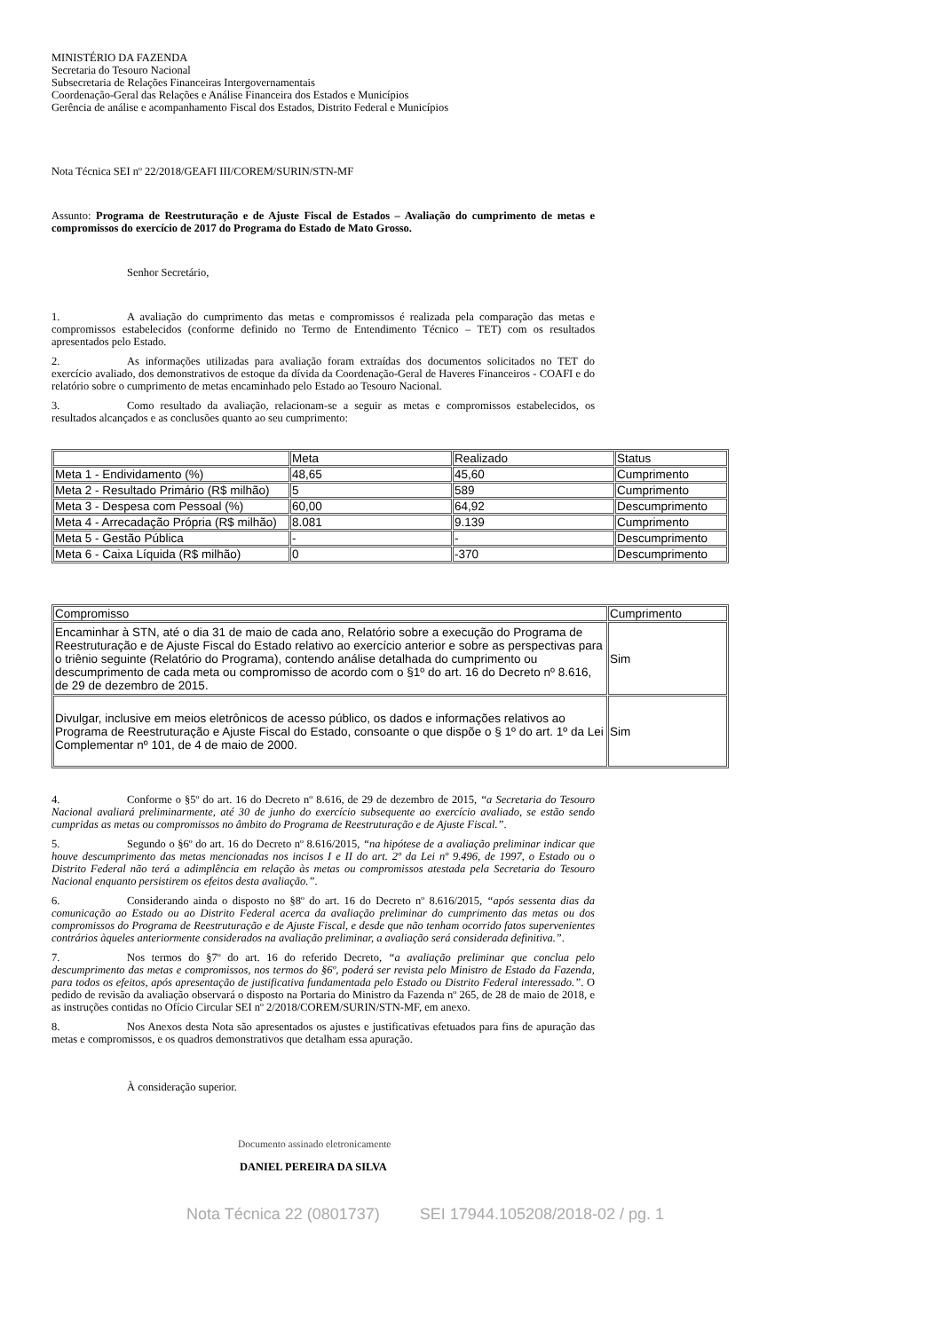MINISTÉRIO DA FAZENDA
Secretaria do Tesouro Nacional
Subsecretaria de Relações Financeiras Intergovernamentais
Coordenação-Geral das Relações e Análise Financeira dos Estados e Municípios
Gerência de análise e acompanhamento Fiscal dos Estados, Distrito Federal e Municípios
Nota Técnica SEI nº 22/2018/GEAFI III/COREM/SURIN/STN-MF
Assunto: Programa de Reestruturação e de Ajuste Fiscal de Estados – Avaliação do cumprimento de metas e compromissos do exercício de 2017 do Programa do Estado de Mato Grosso.
Senhor Secretário,
1. A avaliação do cumprimento das metas e compromissos é realizada pela comparação das metas e compromissos estabelecidos (conforme definido no Termo de Entendimento Técnico – TET) com os resultados apresentados pelo Estado.
2. As informações utilizadas para avaliação foram extraídas dos documentos solicitados no TET do exercício avaliado, dos demonstrativos de estoque da dívida da Coordenação-Geral de Haveres Financeiros - COAFI e do relatório sobre o cumprimento de metas encaminhado pelo Estado ao Tesouro Nacional.
3. Como resultado da avaliação, relacionam-se a seguir as metas e compromissos estabelecidos, os resultados alcançados e as conclusões quanto ao seu cumprimento:
| | Meta | Realizado | Status |
| Meta 1 - Endividamento (%) | 48,65 | 45,60 | Cumprimento |
| Meta 2 - Resultado Primário (R$ milhão) | 5 | 589 | Cumprimento |
| Meta 3 - Despesa com Pessoal (%) | 60,00 | 64,92 | Descumprimento |
| Meta 4 - Arrecadação Própria (R$ milhão) | 8.081 | 9.139 | Cumprimento |
| Meta 5 - Gestão Pública | - | - | Descumprimento |
| Meta 6 - Caixa Líquida (R$ milhão) | 0 | -370 | Descumprimento |
| Compromisso | Cumprimento |
| Encaminhar à STN, até o dia 31 de maio de cada ano, Relatório sobre a execução do Programa de Reestruturação e de Ajuste Fiscal do Estado relativo ao exercício anterior e sobre as perspectivas para o triênio seguinte (Relatório do Programa), contendo análise detalhada do cumprimento ou descumprimento de cada meta ou compromisso de acordo com o §1º do art. 16 do Decreto nº 8.616, de 29 de dezembro de 2015. | Sim |
| Divulgar, inclusive em meios eletrônicos de acesso público, os dados e informações relativos ao Programa de Reestruturação e Ajuste Fiscal do Estado, consoante o que dispõe o § 1º do art. 1º da Lei Complementar nº 101, de 4 de maio de 2000. | Sim |
4. Conforme o §5º do art. 16 do Decreto nº 8.616, de 29 de dezembro de 2015, “a Secretaria do Tesouro Nacional avaliará preliminarmente, até 30 de junho do exercício subsequente ao exercício avaliado, se estão sendo cumpridas as metas ou compromissos no âmbito do Programa de Reestruturação e de Ajuste Fiscal.”.
5. Segundo o §6º do art. 16 do Decreto nº 8.616/2015, “na hipótese de a avaliação preliminar indicar que houve descumprimento das metas mencionadas nos incisos I e II do art. 2º da Lei nº 9.496, de 1997, o Estado ou o Distrito Federal não terá a adimplência em relação às metas ou compromissos atestada pela Secretaria do Tesouro Nacional enquanto persistirem os efeitos desta avaliação.”.
6. Considerando ainda o disposto no §8º do art. 16 do Decreto nº 8.616/2015, “após sessenta dias da comunicação ao Estado ou ao Distrito Federal acerca da avaliação preliminar do cumprimento das metas ou dos compromissos do Programa de Reestruturação e de Ajuste Fiscal, e desde que não tenham ocorrido fatos supervenientes contrários àqueles anteriormente considerados na avaliação preliminar, a avaliação será considerada definitiva.”.
7. Nos termos do §7º do art. 16 do referido Decreto, “a avaliação preliminar que conclua pelo descumprimento das metas e compromissos, nos termos do §6º, poderá ser revista pelo Ministro de Estado da Fazenda, para todos os efeitos, após apresentação de justificativa fundamentada pelo Estado ou Distrito Federal interessado.”. O pedido de revisão da avaliação observará o disposto na Portaria do Ministro da Fazenda nº 265, de 28 de maio de 2018, e as instruções contidas no Ofício Circular SEI nº 2/2018/COREM/SURIN/STN-MF, em anexo.
8. Nos Anexos desta Nota são apresentados os ajustes e justificativas efetuados para fins de apuração das metas e compromissos, e os quadros demonstrativos que detalham essa apuração.
À consideração superior.
Documento assinado eletronicamente
DANIEL PEREIRA DA SILVA
Nota Técnica 22 (0801737) SEI 17944.105208/2018-02 / pg. 1